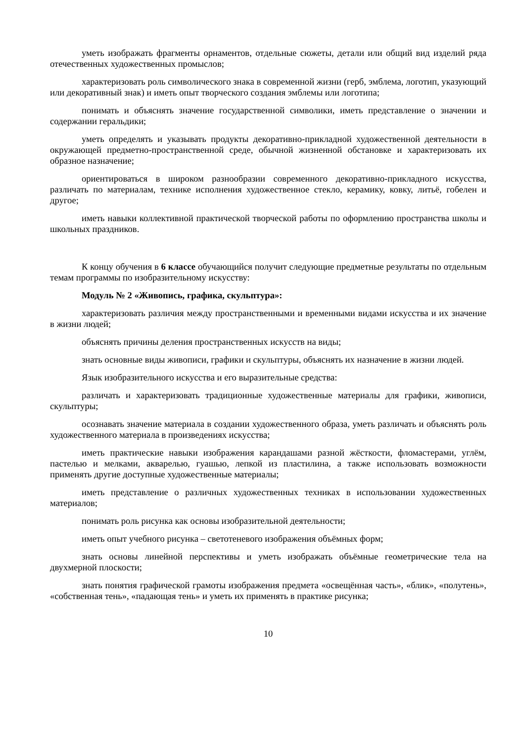уметь изображать фрагменты орнаментов, отдельные сюжеты, детали или общий вид изделий ряда отечественных художественных промыслов;
характеризовать роль символического знака в современной жизни (герб, эмблема, логотип, указующий или декоративный знак) и иметь опыт творческого создания эмблемы или логотипа;
понимать и объяснять значение государственной символики, иметь представление о значении и содержании геральдики;
уметь определять и указывать продукты декоративно-прикладной художественной деятельности в окружающей предметно-пространственной среде, обычной жизненной обстановке и характеризовать их образное назначение;
ориентироваться в широком разнообразии современного декоративно-прикладного искусства, различать по материалам, технике исполнения художественное стекло, керамику, ковку, литьё, гобелен и другое;
иметь навыки коллективной практической творческой работы по оформлению пространства школы и школьных праздников.
К концу обучения в 6 классе обучающийся получит следующие предметные результаты по отдельным темам программы по изобразительному искусству:
Модуль № 2 «Живопись, графика, скульптура»:
характеризовать различия между пространственными и временными видами искусства и их значение в жизни людей;
объяснять причины деления пространственных искусств на виды;
знать основные виды живописи, графики и скульптуры, объяснять их назначение в жизни людей.
Язык изобразительного искусства и его выразительные средства:
различать и характеризовать традиционные художественные материалы для графики, живописи, скульптуры;
осознавать значение материала в создании художественного образа, уметь различать и объяснять роль художественного материала в произведениях искусства;
иметь практические навыки изображения карандашами разной жёсткости, фломастерами, углём, пастелью и мелками, акварелью, гуашью, лепкой из пластилина, а также использовать возможности применять другие доступные художественные материалы;
иметь представление о различных художественных техниках в использовании художественных материалов;
понимать роль рисунка как основы изобразительной деятельности;
иметь опыт учебного рисунка – светотеневого изображения объёмных форм;
знать основы линейной перспективы и уметь изображать объёмные геометрические тела на двухмерной плоскости;
знать понятия графической грамоты изображения предмета «освещённая часть», «блик», «полутень», «собственная тень», «падающая тень» и уметь их применять в практике рисунка;
10